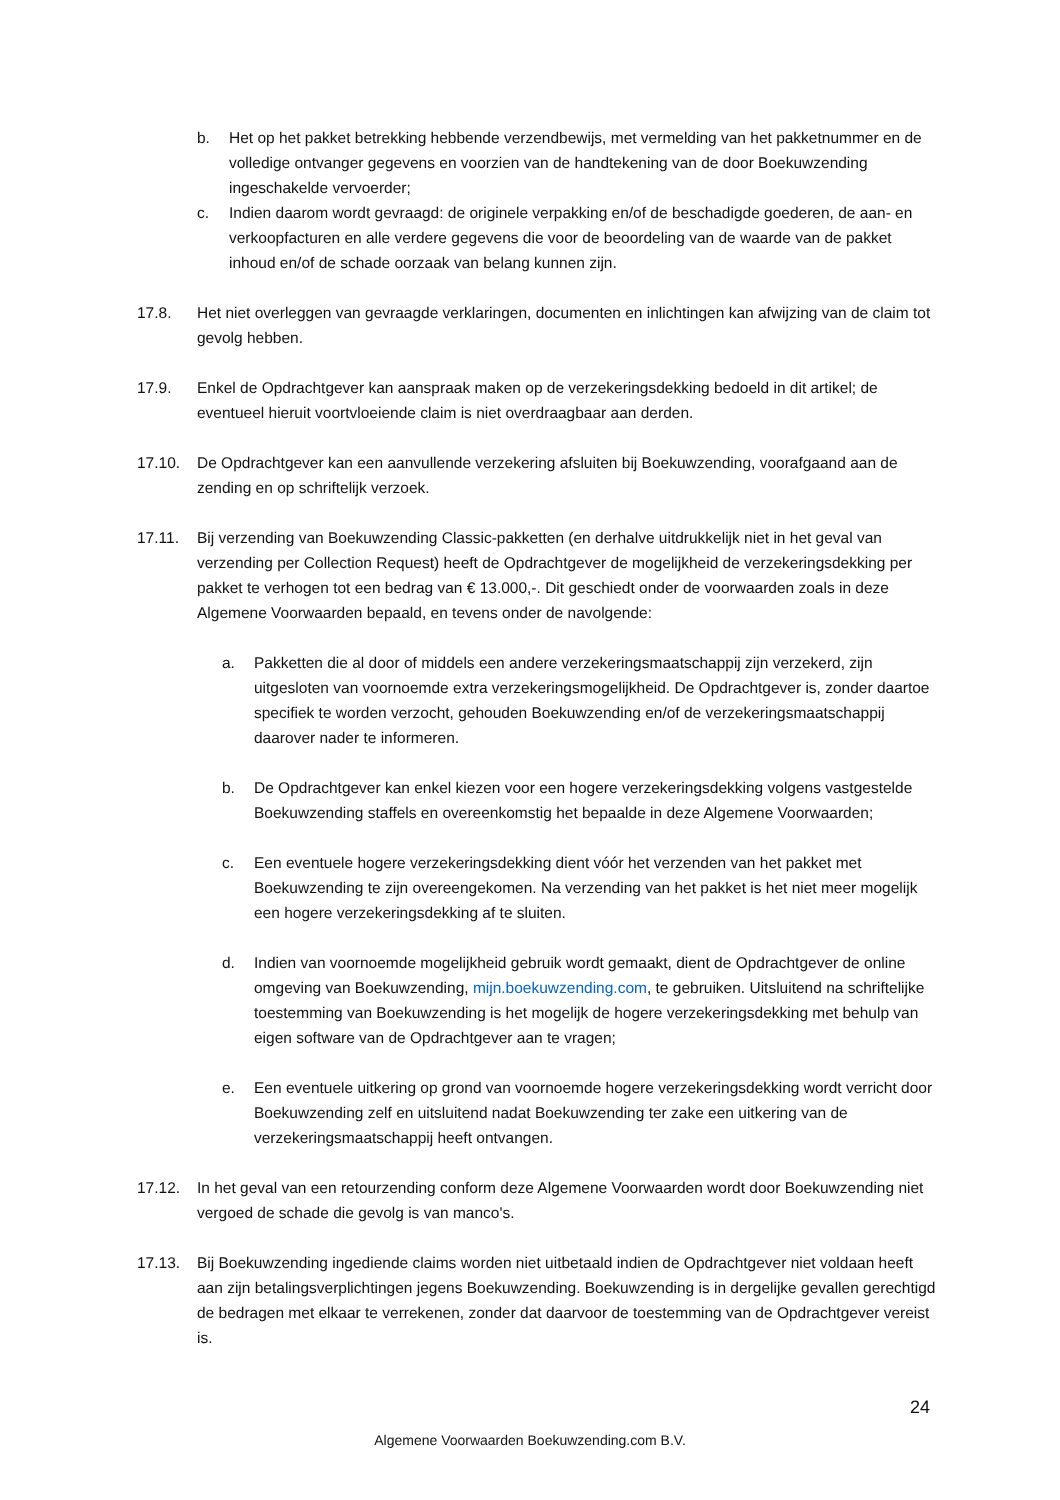b. Het op het pakket betrekking hebbende verzendbewijs, met vermelding van het pakketnummer en de volledige ontvanger gegevens en voorzien van de handtekening van de door Boekuwzending ingeschakelde vervoerder;
c. Indien daarom wordt gevraagd: de originele verpakking en/of de beschadigde goederen, de aan- en verkoopfacturen en alle verdere gegevens die voor de beoordeling van de waarde van de pakket inhoud en/of de schade oorzaak van belang kunnen zijn.
17.8. Het niet overleggen van gevraagde verklaringen, documenten en inlichtingen kan afwijzing van de claim tot gevolg hebben.
17.9. Enkel de Opdrachtgever kan aanspraak maken op de verzekeringsdekking bedoeld in dit artikel; de eventueel hieruit voortvloeiende claim is niet overdraagbaar aan derden.
17.10. De Opdrachtgever kan een aanvullende verzekering afsluiten bij Boekuwzending, voorafgaand aan de zending en op schriftelijk verzoek.
17.11. Bij verzending van Boekuwzending Classic-pakketten (en derhalve uitdrukkelijk niet in het geval van verzending per Collection Request) heeft de Opdrachtgever de mogelijkheid de verzekeringsdekking per pakket te verhogen tot een bedrag van € 13.000,-. Dit geschiedt onder de voorwaarden zoals in deze Algemene Voorwaarden bepaald, en tevens onder de navolgende:
a. Pakketten die al door of middels een andere verzekeringsmaatschappij zijn verzekerd, zijn uitgesloten van voornoemde extra verzekeringsmogelijkheid. De Opdrachtgever is, zonder daartoe specifiek te worden verzocht, gehouden Boekuwzending en/of de verzekeringsmaatschappij daarover nader te informeren.
b. De Opdrachtgever kan enkel kiezen voor een hogere verzekeringsdekking volgens vastgestelde Boekuwzending staffels en overeenkomstig het bepaalde in deze Algemene Voorwaarden;
c. Een eventuele hogere verzekeringsdekking dient vóór het verzenden van het pakket met Boekuwzending te zijn overeengekomen. Na verzending van het pakket is het niet meer mogelijk een hogere verzekeringsdekking af te sluiten.
d. Indien van voornoemde mogelijkheid gebruik wordt gemaakt, dient de Opdrachtgever de online omgeving van Boekuwzending, mijn.boekuwzending.com, te gebruiken. Uitsluitend na schriftelijke toestemming van Boekuwzending is het mogelijk de hogere verzekeringsdekking met behulp van eigen software van de Opdrachtgever aan te vragen;
e. Een eventuele uitkering op grond van voornoemde hogere verzekeringsdekking wordt verricht door Boekuwzending zelf en uitsluitend nadat Boekuwzending ter zake een uitkering van de verzekeringsmaatschappij heeft ontvangen.
17.12. In het geval van een retourzending conform deze Algemene Voorwaarden wordt door Boekuwzending niet vergoed de schade die gevolg is van manco's.
17.13. Bij Boekuwzending ingediende claims worden niet uitbetaald indien de Opdrachtgever niet voldaan heeft aan zijn betalingsverplichtingen jegens Boekuwzending. Boekuwzending is in dergelijke gevallen gerechtigd de bedragen met elkaar te verrekenen, zonder dat daarvoor de toestemming van de Opdrachtgever vereist is.
24
Algemene Voorwaarden Boekuwzending.com B.V.